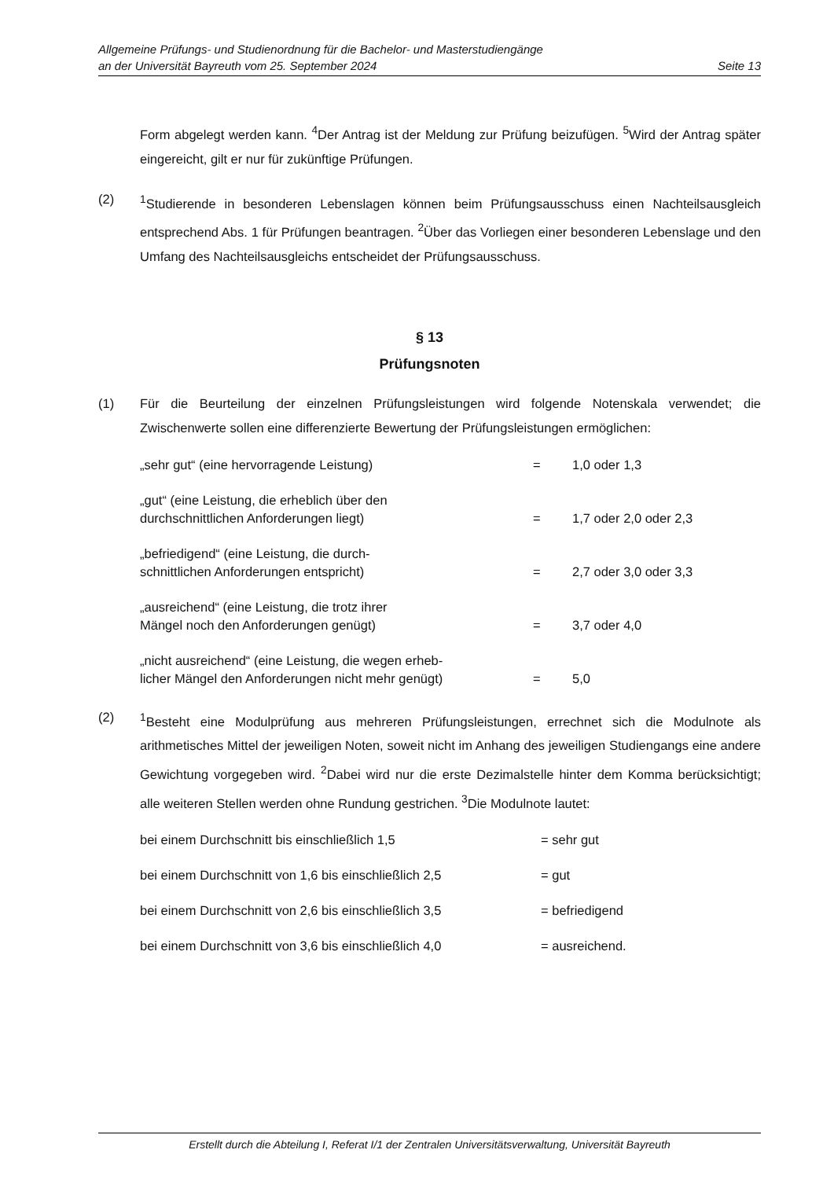Allgemeine Prüfungs- und Studienordnung für die Bachelor- und Masterstudiengänge
an der Universität Bayreuth vom 25. September 2024 Seite 13
Form abgelegt werden kann. <sup>4</sup>Der Antrag ist der Meldung zur Prüfung beizufügen. <sup>5</sup>Wird der Antrag später eingereicht, gilt er nur für zukünftige Prüfungen.
(2) <sup>1</sup> Studierende in besonderen Lebenslagen können beim Prüfungsausschuss einen Nachteilsausgleich entsprechend Abs. 1 für Prüfungen beantragen. <sup>2</sup>Über das Vorliegen einer besonderen Lebenslage und den Umfang des Nachteilsausgleichs entscheidet der Prüfungsausschuss.
§ 13
Prüfungsnoten
(1) Für die Beurteilung der einzelnen Prüfungsleistungen wird folgende Notenskala verwendet; die Zwischenwerte sollen eine differenzierte Bewertung der Prüfungsleistungen ermöglichen:
| „sehr gut“ (eine hervorragende Leistung) | = | 1,0 oder 1,3 |
| „gut“ (eine Leistung, die erheblich über den durchschnittlichen Anforderungen liegt) | = | 1,7 oder 2,0 oder 2,3 |
| „befriedigend“ (eine Leistung, die durch- schnittlichen Anforderungen entspricht) | = | 2,7 oder 3,0 oder 3,3 |
| „ausreichend“ (eine Leistung, die trotz ihrer Mängel noch den Anforderungen genügt) | = | 3,7 oder 4,0 |
| „nicht ausreichend“ (eine Leistung, die wegen erheb- licher Mängel den Anforderungen nicht mehr genügt) | = | 5,0 |
(2) <sup>1</sup> Besteht eine Modulprüfung aus mehreren Prüfungsleistungen, errechnet sich die Modulnote als arithmetisches Mittel der jeweiligen Noten, soweit nicht im Anhang des jeweiligen Studiengangs eine andere Gewichtung vorgegeben wird. <sup>2</sup>Dabei wird nur die erste Dezimalstelle hinter dem Komma berücksichtigt; alle weiteren Stellen werden ohne Rundung gestrichen. <sup>3</sup>Die Modulnote lautet:
| bei einem Durchschnitt bis einschließlich 1,5 | = sehr gut |
| bei einem Durchschnitt von 1,6 bis einschließlich 2,5 | = gut |
| bei einem Durchschnitt von 2,6 bis einschließlich 3,5 | = befriedigend |
| bei einem Durchschnitt von 3,6 bis einschließlich 4,0 | = ausreichend. |
Erstellt durch die Abteilung I, Referat I/1 der Zentralen Universitätsverwaltung, Universität Bayreuth